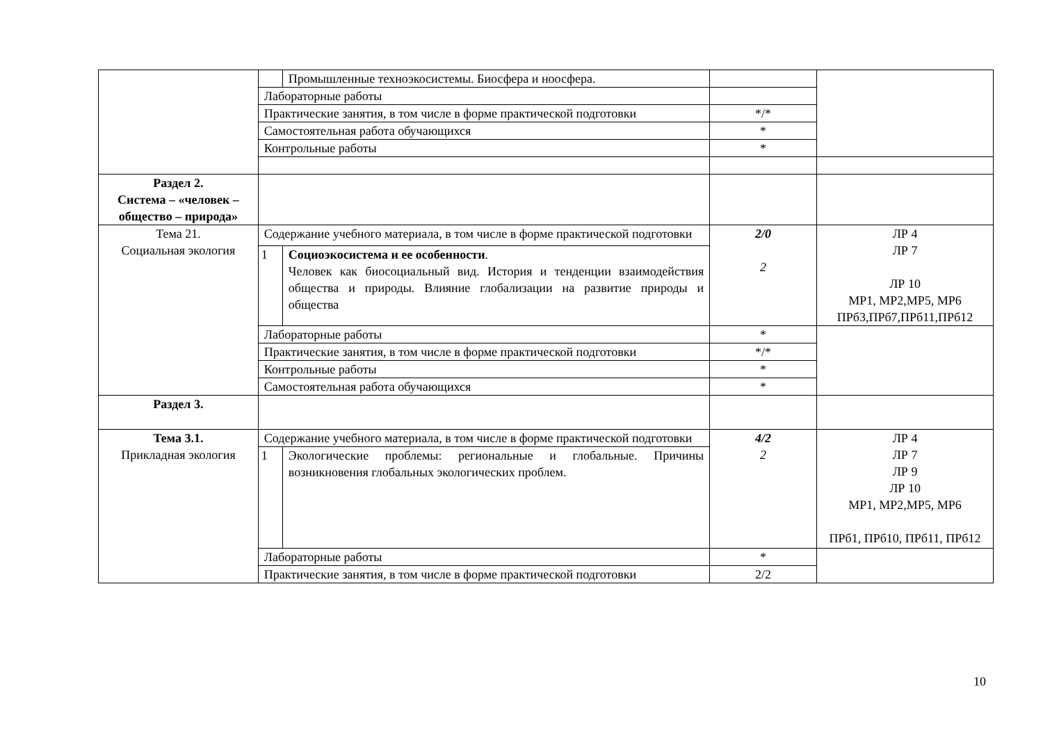| | | Промышленные техноэкосистемы. Биосфера и ноосфера. | | |
| | Лабораторные работы | | | |
| | Практические занятия, в том числе в форме практической подготовки | | */* | |
| | Самостоятельная работа обучающихся | | * | |
| | Контрольные работы | | * | |
| Раздел 2. Система – «человек – общество – природа» | | | | |
| Тема 21. Социальная экология | Содержание учебного материала, в том числе в форме практической подготовки | | 2/0 2 | ЛР 4 ЛР 7 ЛР 10 МР1, МР2,МР5, МР6 ПРб3,ПРб7,ПРб11,ПРб12 |
| | 1 | Социоэкосистема и ее особенности . Человек как биосоциальный вид. История и тенденции взаимодействия общества и природы. Влияние глобализации на развитие природы и общества | | |
| | Лабораторные работы | | * | |
| | Практические занятия, в том числе в форме практической подготовки | | */* | |
| | Контрольные работы | | * | |
| | Самостоятельная работа обучающихся | | * | |
| Раздел 3. | | | | |
| Тема 3.1. Прикладная экология | Содержание учебного материала, в том числе в форме практической подготовки | | 4/2 2 | ЛР 4 ЛР 7 ЛР 9 ЛР 10 МР1, МР2,МР5, МР6 ПРб1, ПРб10, ПРб11, ПРб12 |
| | 1 | Экологические проблемы: региональные и глобальные. Причины возникновения глобальных экологических проблем. | | |
| | Лабораторные работы | | * | |
| | Практические занятия, в том числе в форме практической подготовки | | 2/2 | |
10